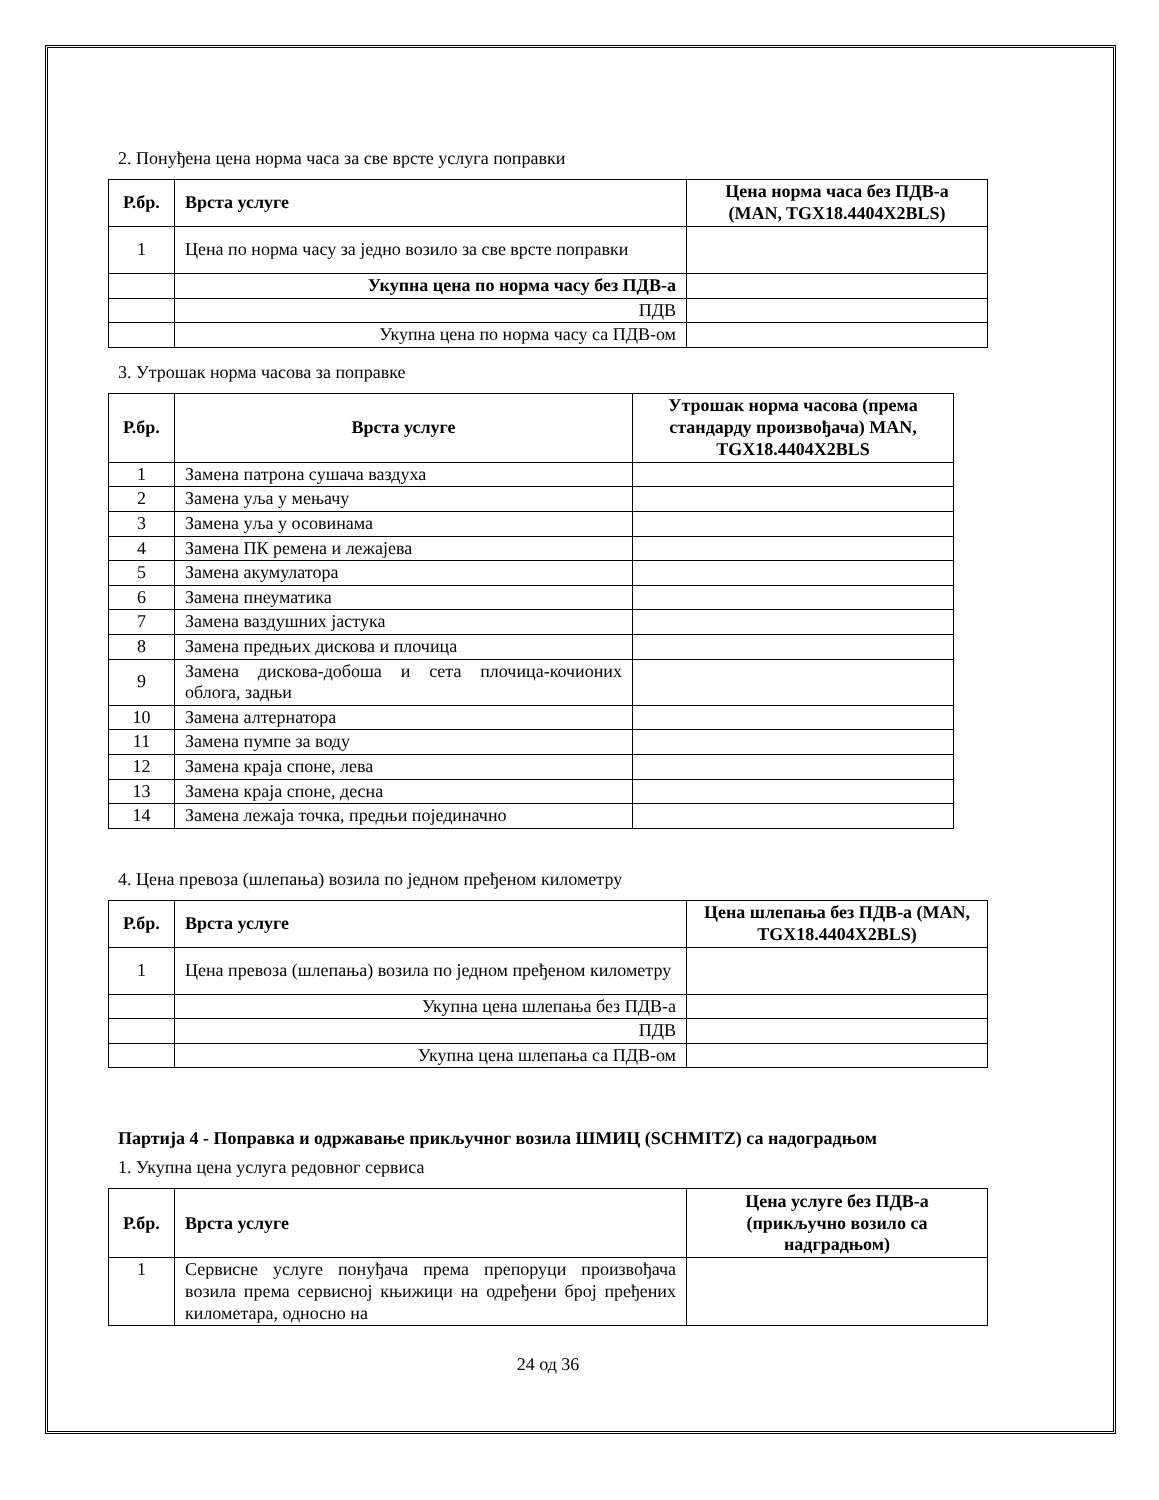2. Понуђена цена норма часа за све врсте услуга поправки
| Р.бр. | Врста услуге | Цена норма часа без ПДВ-а (MAN, TGX18.4404X2BLS) |
| --- | --- | --- |
| 1 | Цена по норма часу за једно возило за све врсте поправки | |
| | Укупна цена по норма часу без ПДВ-а | |
| | ПДВ | |
| | Укупна цена по норма часу са ПДВ-ом | |
3. Утрошак норма часова за поправке
| Р.бр. | Врста услуге | Утрошак норма часова (према стандарду произвођача) MAN, TGX18.4404X2BLS |
| --- | --- | --- |
| 1 | Замена патрона сушача ваздуха | |
| 2 | Замена уља у мењачу | |
| 3 | Замена уља у осовинама | |
| 4 | Замена ПК ремена и лежајева | |
| 5 | Замена акумулатора | |
| 6 | Замена пнеуматика | |
| 7 | Замена ваздушних јастука | |
| 8 | Замена предњих дискова и плочица | |
| 9 | Замена дискова-добоша и сета плочица-кочионих облога, задњи | |
| 10 | Замена алтернатора | |
| 11 | Замена пумпе за воду | |
| 12 | Замена краја споне, лева | |
| 13 | Замена краја споне, десна | |
| 14 | Замена лежаја точка, предњи појединачно | |
4. Цена превоза (шлепања) возила по једном пређеном километру
| Р.бр. | Врста услуге | Цена шлепања без ПДВ-а (MAN, TGX18.4404X2BLS) |
| --- | --- | --- |
| 1 | Цена превоза (шлепања) возила по једном пређеном километру | |
| | Укупна цена шлепања без ПДВ-а | |
| | ПДВ | |
| | Укупна цена шлепања са ПДВ-ом | |
Партија 4 - Поправка и одржавање прикључног возила ШМИЦ (SCHMITZ) са надоградњом
1. Укупна цена услуга редовног сервиса
| Р.бр. | Врста услуге | Цена услуге без ПДВ-а (прикључно возило са надградњом) |
| --- | --- | --- |
| 1 | Сервисне услуге понуђача према препоруци произвођача возила према сервисној књижици на одређени број пређених километара, односно на | |
24 од 36